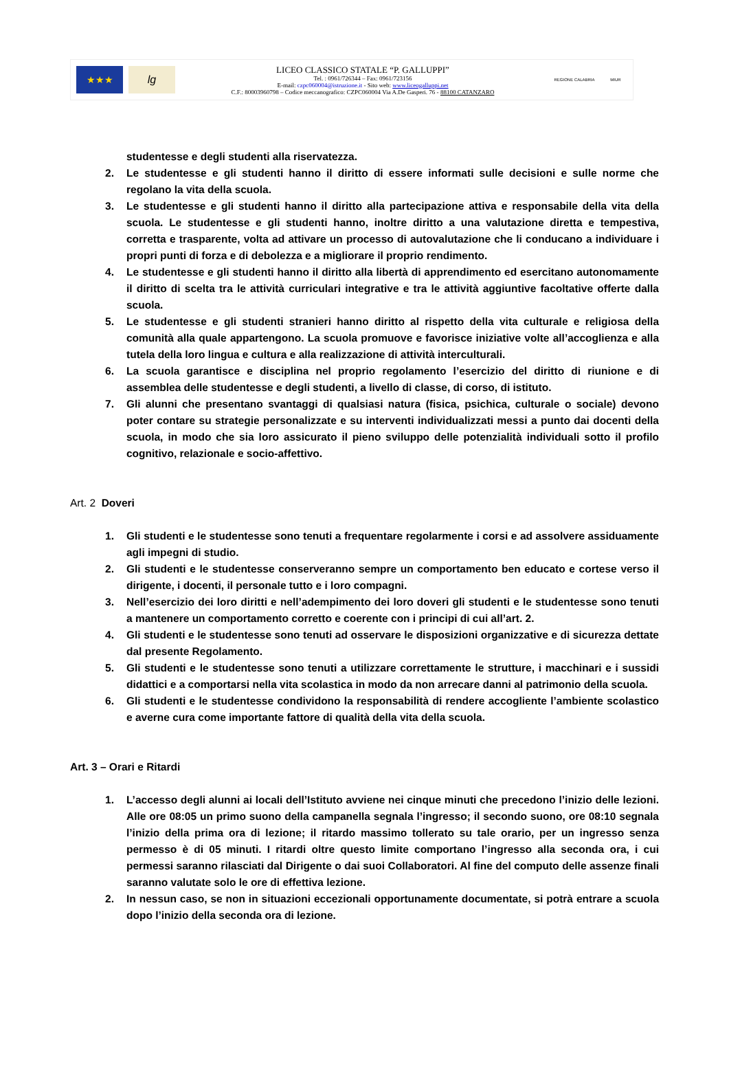★★★ lg
LICEO CLASSICO STATALE “P. GALLUPPI”
Tel. : 0961/726344 – Fax: 0961/723156
E-mail: czpc060004@istruzione.it - Sito web: www.liceogalluppi.net
C.F.: 80003960798 – Codice meccanografico: CZPC060004 Via A.De Gasperi. 76 - 88100 CATANZARO
REGIONE CALABRIA MIUR
studentesse e degli studenti alla riservatezza.
2. Le studentesse e gli studenti hanno il diritto di essere informati sulle decisioni e sulle norme che regolano la vita della scuola.
3. Le studentesse e gli studenti hanno il diritto alla partecipazione attiva e responsabile della vita della scuola. Le studentesse e gli studenti hanno, inoltre diritto a una valutazione diretta e tempestiva, corretta e trasparente, volta ad attivare un processo di autovalutazione che li conducano a individuare i propri punti di forza e di debolezza e a migliorare il proprio rendimento.
4. Le studentesse e gli studenti hanno il diritto alla libertà di apprendimento ed esercitano autonomamente il diritto di scelta tra le attività curriculari integrative e tra le attività aggiuntive facoltative offerte dalla scuola.
5. Le studentesse e gli studenti stranieri hanno diritto al rispetto della vita culturale e religiosa della comunità alla quale appartengono. La scuola promuove e favorisce iniziative volte all’accoglienza e alla tutela della loro lingua e cultura e alla realizzazione di attività interculturali.
6. La scuola garantisce e disciplina nel proprio regolamento l’esercizio del diritto di riunione e di assemblea delle studentesse e degli studenti, a livello di classe, di corso, di istituto.
7. Gli alunni che presentano svantaggi di qualsiasi natura (fisica, psichica, culturale o sociale) devono poter contare su strategie personalizzate e su interventi individualizzati messi a punto dai docenti della scuola, in modo che sia loro assicurato il pieno sviluppo delle potenzialità individuali sotto il profilo cognitivo, relazionale e socio-affettivo.
Art. 2 Doveri
1. Gli studenti e le studentesse sono tenuti a frequentare regolarmente i corsi e ad assolvere assiduamente agli impegni di studio.
2. Gli studenti e le studentesse conserveranno sempre un comportamento ben educato e cortese verso il dirigente, i docenti, il personale tutto e i loro compagni.
3. Nell’esercizio dei loro diritti e nell’adempimento dei loro doveri gli studenti e le studentesse sono tenuti a mantenere un comportamento corretto e coerente con i principi di cui all’art. 2.
4. Gli studenti e le studentesse sono tenuti ad osservare le disposizioni organizzative e di sicurezza dettate dal presente Regolamento.
5. Gli studenti e le studentesse sono tenuti a utilizzare correttamente le strutture, i macchinari e i sussidi didattici e a comportarsi nella vita scolastica in modo da non arrecare danni al patrimonio della scuola.
6. Gli studenti e le studentesse condividono la responsabilità di rendere accogliente l’ambiente scolastico e averne cura come importante fattore di qualità della vita della scuola.
Art. 3 – Orari e Ritardi
1. L’accesso degli alunni ai locali dell’Istituto avviene nei cinque minuti che precedono l’inizio delle lezioni. Alle ore 08:05 un primo suono della campanella segnala l’ingresso; il secondo suono, ore 08:10 segnala l’inizio della prima ora di lezione; il ritardo massimo tollerato su tale orario, per un ingresso senza permesso è di 05 minuti. I ritardi oltre questo limite comportano l’ingresso alla seconda ora, i cui permessi saranno rilasciati dal Dirigente o dai suoi Collaboratori. Al fine del computo delle assenze finali saranno valutate solo le ore di effettiva lezione.
2. In nessun caso, se non in situazioni eccezionali opportunamente documentate, si potrà entrare a scuola dopo l’inizio della seconda ora di lezione.